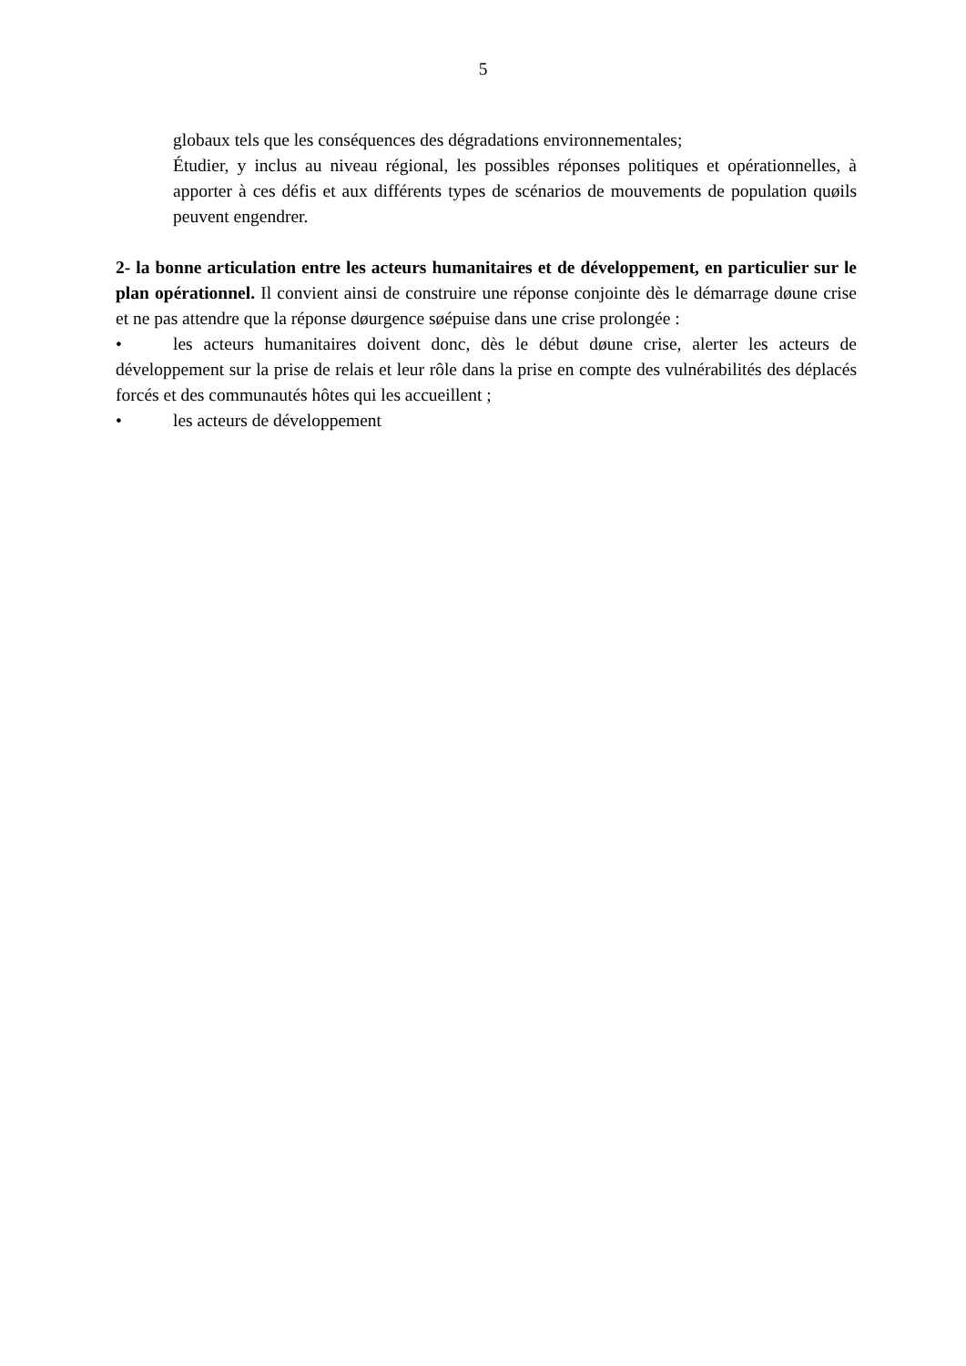5
globaux tels que les conséquences des dégradations environnementales;
Étudier, y inclus au niveau régional, les possibles réponses politiques et opérationnelles, à apporter à ces défis et aux différents types de scénarios de mouvements de population quøils peuvent engendrer.
2- la bonne articulation entre les acteurs humanitaires et de développement, en particulier sur le plan opérationnel. Il convient ainsi de construire une réponse conjointe dès le démarrage døune crise et ne pas attendre que la réponse døurgence søépuise dans une crise prolongée :
• les acteurs humanitaires doivent donc, dès le début døune crise, alerter les acteurs de développement sur la prise de relais et leur rôle dans la prise en compte des vulnérabilités des déplacés forcés et des communautés hôtes qui les accueillent ;
• les acteurs de développement